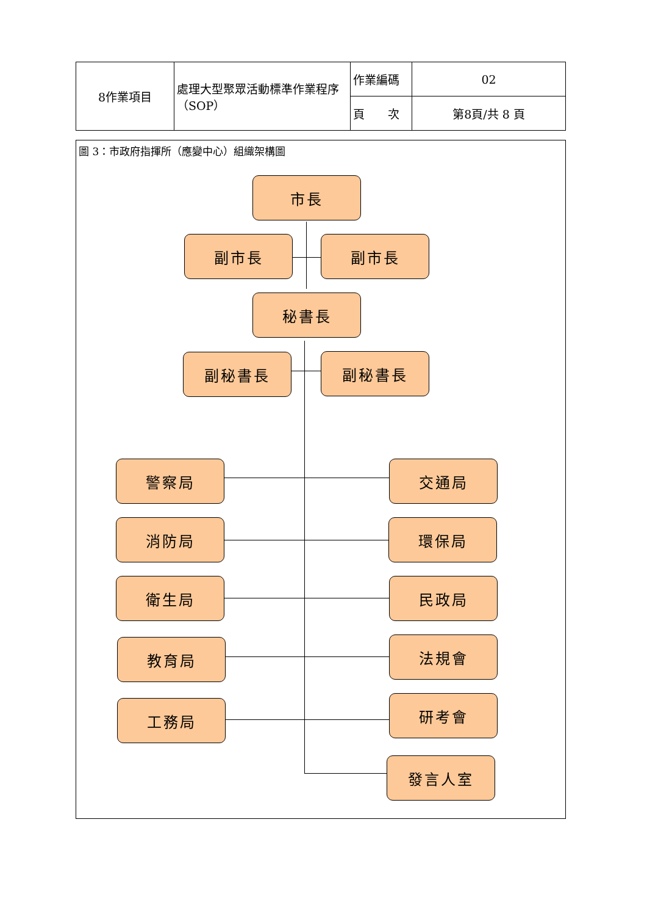| 8作業項目 | 處理大型聚眾活動標準作業程序（SOP） | 作業編碼 | 02 |
| | | 頁 次 | 第8頁/共 8 頁 |
圖 3：市政府指揮所（應變中心）組織架構圖
市長
副市長 副市長
秘書長
副秘書長 副秘書長
警察局 交通局
消防局 環保局
衛生局 民政局
教育局 法規會
工務局 研考會
發言人室